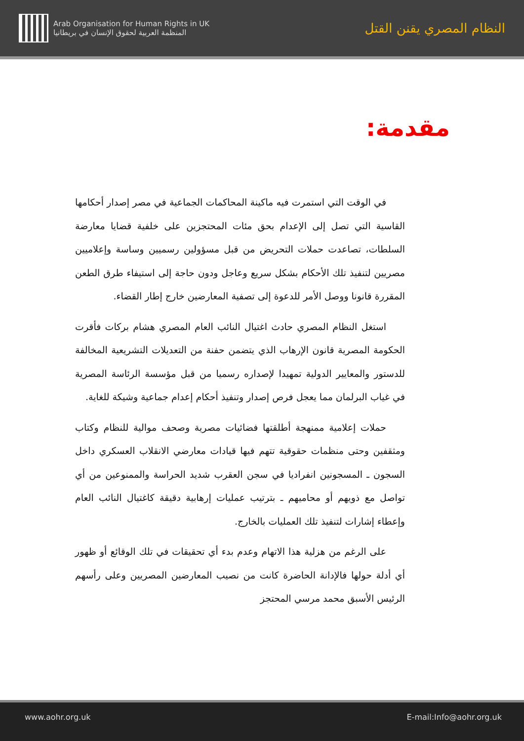Arab Organisation for Human Rights in UK
المنظمة العربية لحقوق الإنسان في بريطانيا
النظام المصري يقنن القتل
مقدمة:
في الوقت التي استمرت فيه ماكينة المحاكمات الجماعية في مصر إصدار أحكامها القاسية التي تصل إلى الإعدام بحق مئات المحتجزين على خلفية قضايا معارضة السلطات، تصاعدت حملات التحريض من قبل مسؤولين رسميين وساسة وإعلاميين مصريين لتنفيذ تلك الأحكام بشكل سريع وعاجل ودون حاجة إلى استيفاء طرق الطعن المقررة قانونا ووصل الأمر للدعوة إلى تصفية المعارضين خارج إطار القضاء.
استغل النظام المصري حادث اغتيال النائب العام المصري هشام بركات فأقرت الحكومة المصرية قانون الإرهاب الذي يتضمن حفنة من التعديلات التشريعية المخالفة للدستور والمعايير الدولية تمهيدا لإصداره رسميا من قبل مؤسسة الرئاسة المصرية في غياب البرلمان مما يعجل فرص إصدار وتنفيذ أحكام إعدام جماعية وشيكة للغاية.
حملات إعلامية ممنهجة أطلقتها فضائيات مصرية وصحف موالية للنظام وكتاب ومثقفين وحتى منظمات حقوقية تتهم فيها قيادات معارضي الانقلاب العسكري داخل السجون ـ المسجونين انفراديا في سجن العقرب شديد الحراسة والممنوعين من أي تواصل مع ذويهم أو محاميهم ـ بترتيب عمليات إرهابية دقيقة كاغتيال النائب العام وإعطاء إشارات لتنفيذ تلك العمليات بالخارج.
على الرغم من هزلية هذا الاتهام وعدم بدء أي تحقيقات في تلك الوقائع أو ظهور أي أدلة حولها فالإدانة الحاضرة كانت من نصيب المعارضين المصريين وعلى رأسهم الرئيس الأسبق محمد مرسي المحتجز
www.aohr.org.uk E-mail:Info@aohr.org.uk